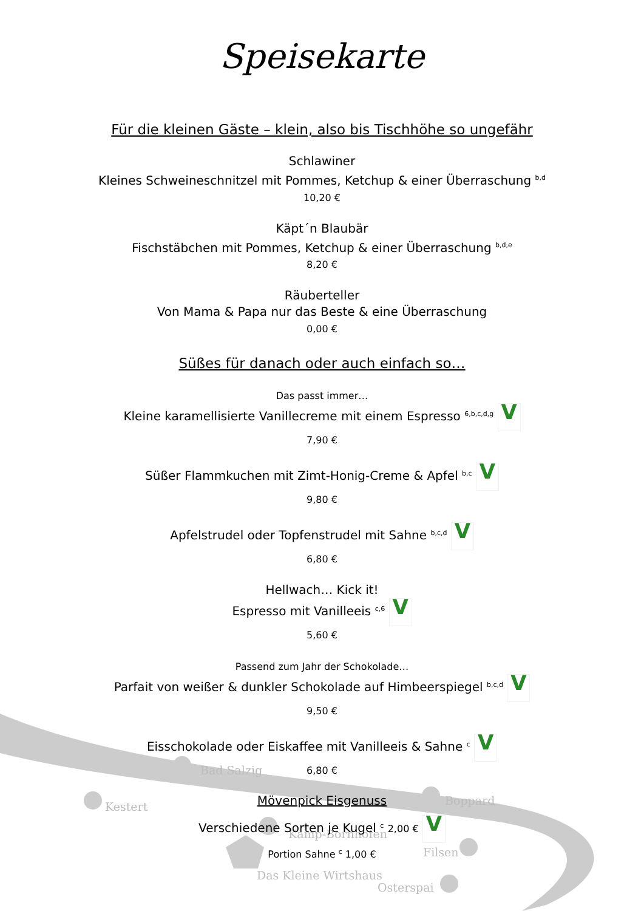Bad Salzig
Kestert
Boppard
Kamp-Bornhofen
Filsen
Das Kleine Wirtshaus
Osterspai
Speisekarte
Für die kleinen Gäste – klein, also bis Tischhöhe so ungefähr
Schlawiner
Kleines Schweineschnitzel mit Pommes, Ketchup & einer Überraschung <sup>b,d</sup>
10,20 €
Käpt´n Blaubär
Fischstäbchen mit Pommes, Ketchup & einer Überraschung <sup>b,d,e</sup>
8,20 €
Räuberteller
Von Mama & Papa nur das Beste & eine Überraschung
0,00 €
Süßes für danach oder auch einfach so…
Das passt immer…
Kleine karamellisierte Vanillecreme mit einem Espresso <sup>6,b,c,d,g</sup> V
7,90 €
Süßer Flammkuchen mit Zimt-Honig-Creme & Apfel <sup>b,c</sup> V
9,80 €
Apfelstrudel oder Topfenstrudel mit Sahne <sup>b,c,d</sup> V
6,80 €
Hellwach… Kick it!
Espresso mit Vanilleeis <sup>c,6</sup> V
5,60 €
Passend zum Jahr der Schokolade…
Parfait von weißer & dunkler Schokolade auf Himbeerspiegel <sup>b,c,d</sup> V
9,50 €
Eisschokolade oder Eiskaffee mit Vanilleeis & Sahne <sup>c</sup> V
6,80 €
Mövenpick Eisgenuss
Verschiedene Sorten je Kugel <sup>c</sup> 2,00 € V
Portion Sahne <sup>c</sup> 1,00 €